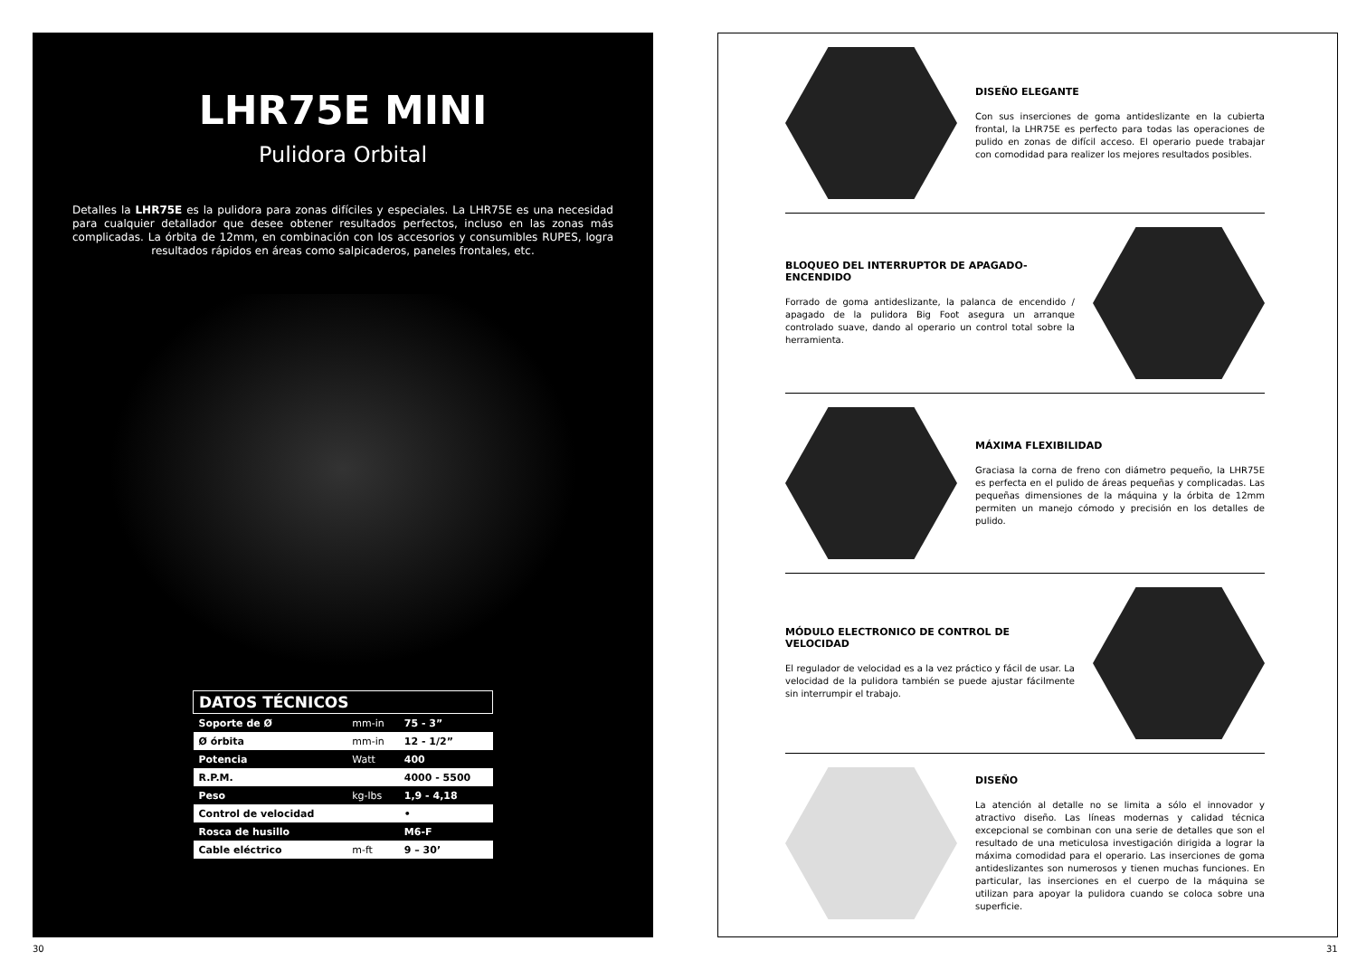LHR75E MINI
Pulidora Orbital
Detalles la LHR75E es la pulidora para zonas difíciles y especiales. La LHR75E es una necesidad para cualquier detallador que desee obtener resultados perfectos, incluso en las zonas más complicadas. La órbita de 12mm, en combinación con los accesorios y consumibles RUPES, logra resultados rápidos en áreas como salpicaderos, paneles frontales, etc.
| DATOS TÉCNICOS | | |
| --- | --- | --- |
| Soporte de Ø | mm-in | 75 - 3” |
| Ø órbita | mm-in | 12 - 1/2” |
| Potencia | Watt | 400 |
| R.P.M. | | 4000 - 5500 |
| Peso | kg-lbs | 1,9 - 4,18 |
| Control de velocidad | | • |
| Rosca de husillo | | M6-F |
| Cable eléctrico | m-ft | 9 – 30’ |
DISEÑO ELEGANTE
Con sus inserciones de goma antideslizante en la cubierta frontal, la LHR75E es perfecto para todas las operaciones de pulido en zonas de difícil acceso. El operario puede trabajar con comodidad para realizer los mejores resultados posibles.
BLOQUEO DEL INTERRUPTOR DE APAGADO-ENCENDIDO
Forrado de goma antideslizante, la palanca de encendido / apagado de la pulidora Big Foot asegura un arranque controlado suave, dando al operario un control total sobre la herramienta.
MÁXIMA FLEXIBILIDAD
Graciasa la corna de freno con diámetro pequeño, la LHR75E es perfecta en el pulido de áreas pequeñas y complicadas. Las pequeñas dimensiones de la máquina y la órbita de 12mm permiten un manejo cómodo y precisión en los detalles de pulido.
MÓDULO ELECTRONICO DE CONTROL DE VELOCIDAD
El regulador de velocidad es a la vez práctico y fácil de usar. La velocidad de la pulidora también se puede ajustar fácilmente sin interrumpir el trabajo.
DISEÑO
La atención al detalle no se limita a sólo el innovador y atractivo diseño. Las líneas modernas y calidad técnica excepcional se combinan con una serie de detalles que son el resultado de una meticulosa investigación dirigida a lograr la máxima comodidad para el operario. Las inserciones de goma antideslizantes son numerosos y tienen muchas funciones. En particular, las inserciones en el cuerpo de la máquina se utilizan para apoyar la pulidora cuando se coloca sobre una superficie.
30 31